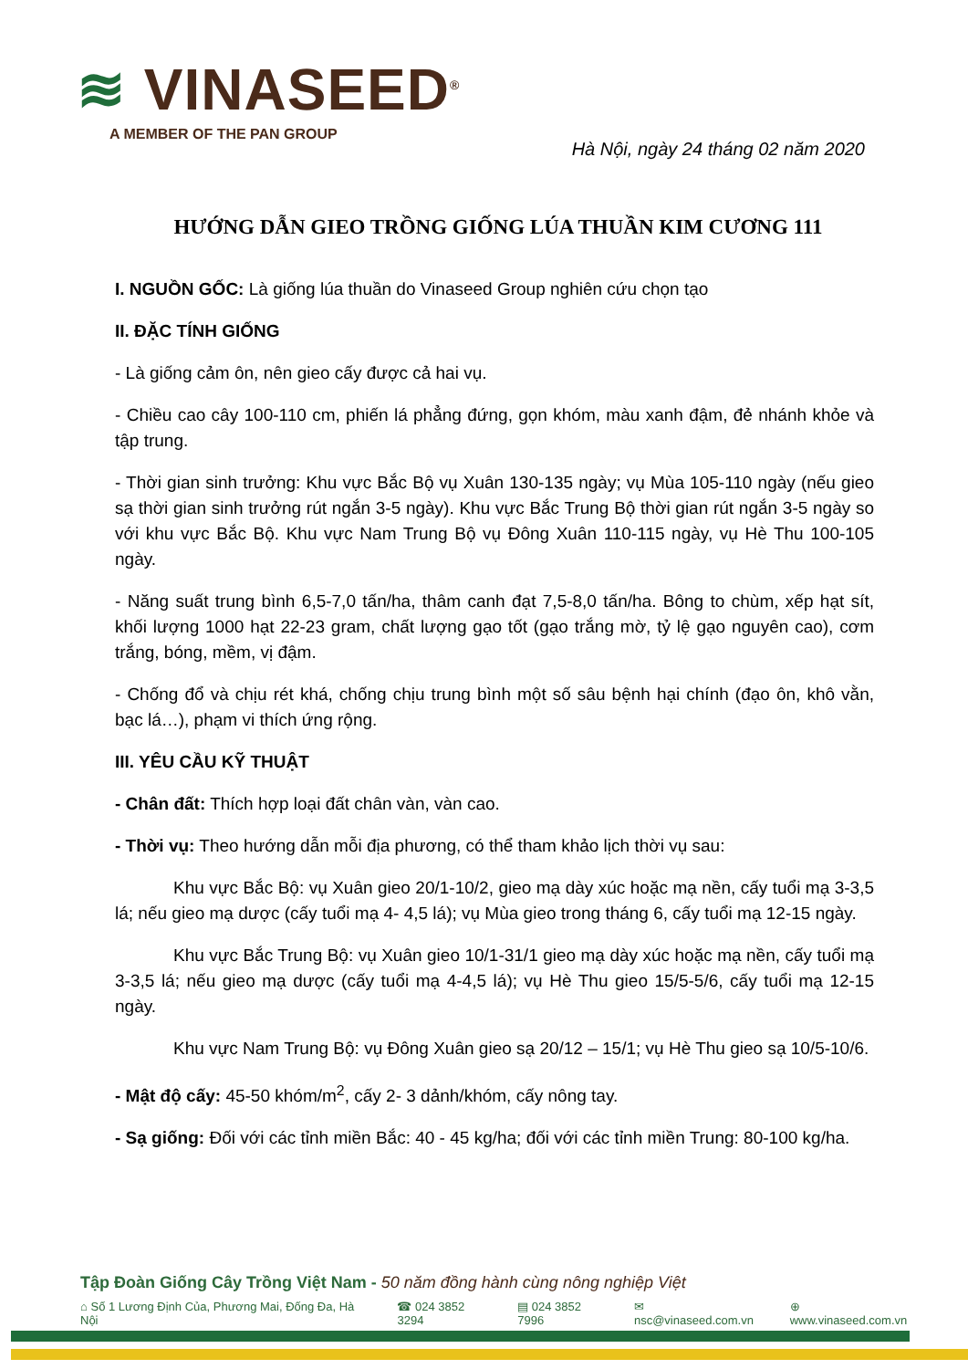≋ VINASEED<sup>®</sup>
A MEMBER OF THE PAN GROUP
Hà Nội, ngày 24 tháng 02 năm 2020
HƯỚNG DẪN GIEO TRỒNG GIỐNG LÚA THUẦN KIM CƯƠNG 111
I. NGUỒN GỐC: Là giống lúa thuần do Vinaseed Group nghiên cứu chọn tạo
II. ĐẶC TÍNH GIỐNG
- Là giống cảm ôn, nên gieo cấy được cả hai vụ.
- Chiều cao cây 100-110 cm, phiến lá phẳng đứng, gọn khóm, màu xanh đậm, đẻ nhánh khỏe và tập trung.
- Thời gian sinh trưởng: Khu vực Bắc Bộ vụ Xuân 130-135 ngày; vụ Mùa 105-110 ngày (nếu gieo sạ thời gian sinh trưởng rút ngắn 3-5 ngày). Khu vực Bắc Trung Bộ thời gian rút ngắn 3-5 ngày so với khu vực Bắc Bộ. Khu vực Nam Trung Bộ vụ Đông Xuân 110-115 ngày, vụ Hè Thu 100-105 ngày.
- Năng suất trung bình 6,5-7,0 tấn/ha, thâm canh đạt 7,5-8,0 tấn/ha. Bông to chùm, xếp hạt sít, khối lượng 1000 hạt 22-23 gram, chất lượng gạo tốt (gạo trắng mờ, tỷ lệ gạo nguyên cao), cơm trắng, bóng, mềm, vị đậm.
- Chống đổ và chịu rét khá, chống chịu trung bình một số sâu bệnh hại chính (đạo ôn, khô vằn, bạc lá…), phạm vi thích ứng rộng.
III. YÊU CẦU KỸ THUẬT
- Chân đất: Thích hợp loại đất chân vàn, vàn cao.
- Thời vụ: Theo hướng dẫn mỗi địa phương, có thể tham khảo lịch thời vụ sau:
Khu vực Bắc Bộ: vụ Xuân gieo 20/1-10/2, gieo mạ dày xúc hoặc mạ nền, cấy tuổi mạ 3-3,5 lá; nếu gieo mạ dược (cấy tuổi mạ 4- 4,5 lá); vụ Mùa gieo trong tháng 6, cấy tuổi mạ 12-15 ngày.
Khu vực Bắc Trung Bộ: vụ Xuân gieo 10/1-31/1 gieo mạ dày xúc hoặc mạ nền, cấy tuổi mạ 3-3,5 lá; nếu gieo mạ dược (cấy tuổi mạ 4-4,5 lá); vụ Hè Thu gieo 15/5-5/6, cấy tuổi mạ 12-15 ngày.
Khu vực Nam Trung Bộ: vụ Đông Xuân gieo sạ 20/12 – 15/1; vụ Hè Thu gieo sạ 10/5-10/6.
- Mật độ cấy: 45-50 khóm/m<sup>2</sup>, cấy 2- 3 dảnh/khóm, cấy nông tay.
- Sạ giống: Đối với các tỉnh miền Bắc: 40 - 45 kg/ha; đối với các tỉnh miền Trung: 80-100 kg/ha.
Tập Đoàn Giống Cây Trồng Việt Nam - 50 năm đồng hành cùng nông nghiệp Việt
⌂ Số 1 Lương Định Của, Phương Mai, Đống Đa, Hà Nội ☎ 024 3852 3294 ▤ 024 3852 7996 ✉ nsc@vinaseed.com.vn ⊕ www.vinaseed.com.vn